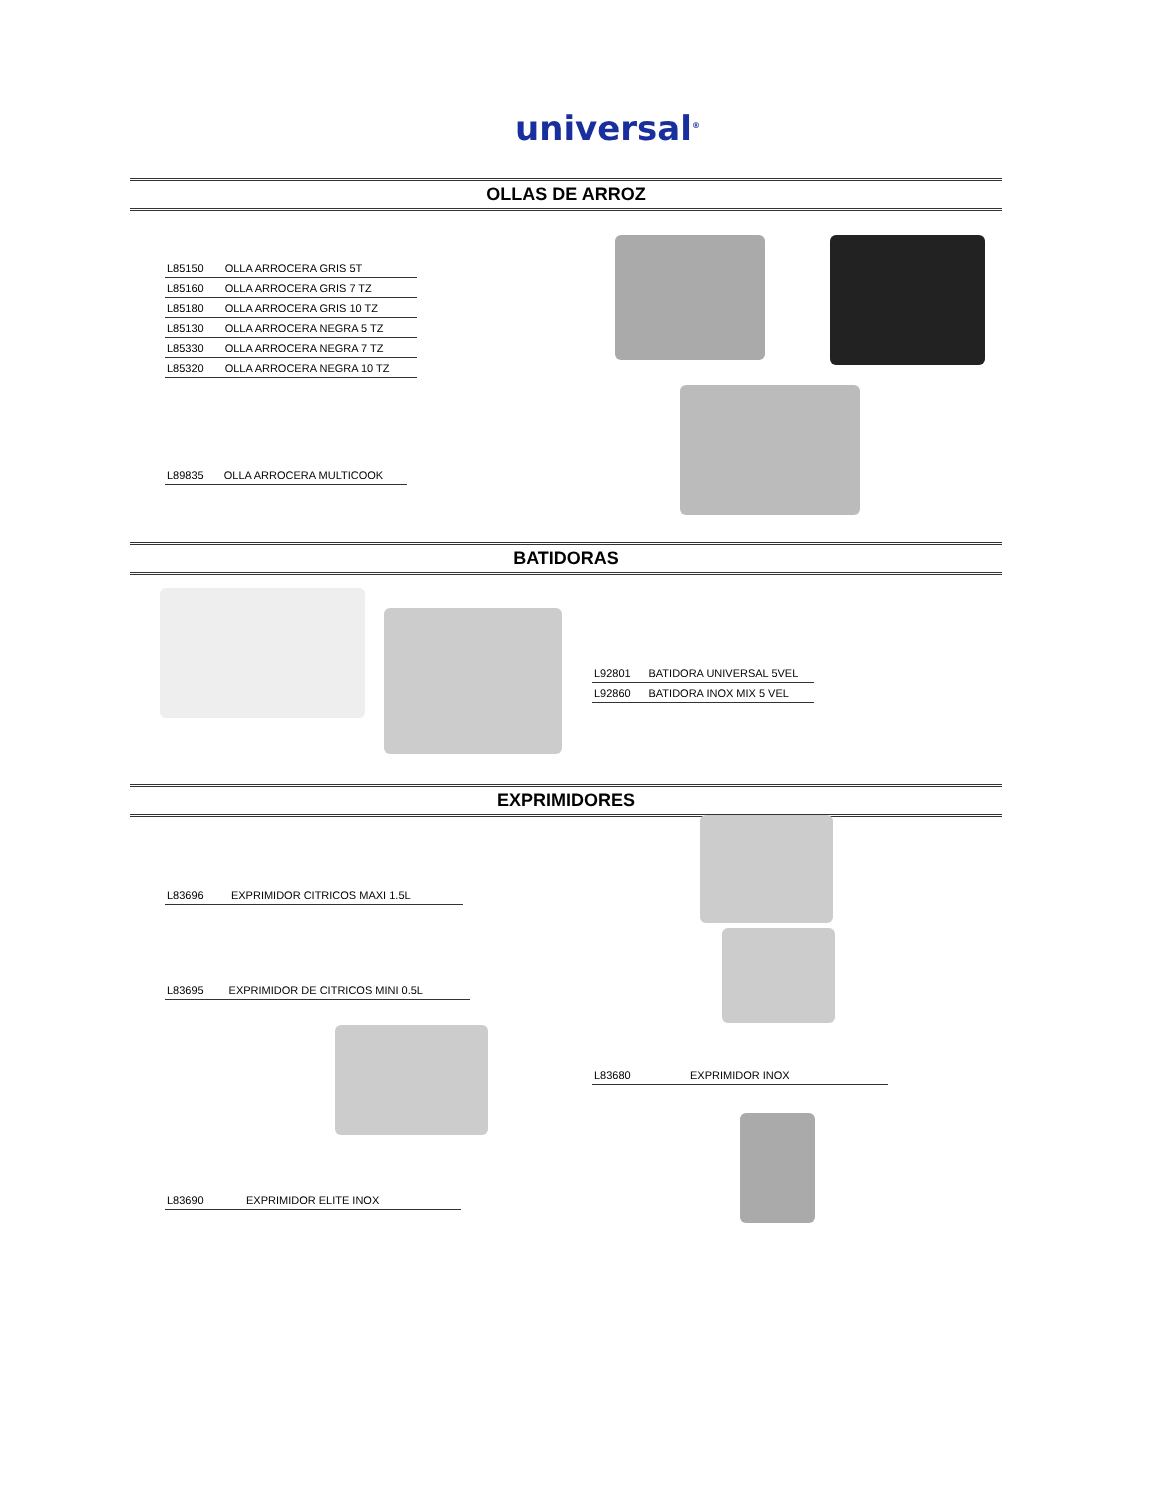universal<sup>®</sup>
OLLAS DE ARROZ
| L85150 | OLLA ARROCERA GRIS 5T |
| L85160 | OLLA ARROCERA GRIS 7 TZ |
| L85180 | OLLA ARROCERA GRIS 10 TZ |
| L85130 | OLLA ARROCERA NEGRA 5 TZ |
| L85330 | OLLA ARROCERA NEGRA 7 TZ |
| L85320 | OLLA ARROCERA NEGRA 10 TZ |
| L89835 | OLLA ARROCERA MULTICOOK |
BATIDORAS
| L92801 | BATIDORA UNIVERSAL 5VEL |
| L92860 | BATIDORA INOX MIX 5 VEL |
EXPRIMIDORES
| L83696 | EXPRIMIDOR CITRICOS MAXI 1.5L |
| L83695 | EXPRIMIDOR DE CITRICOS MINI 0.5L |
| L83680 | EXPRIMIDOR INOX |
| L83690 | EXPRIMIDOR ELITE INOX |